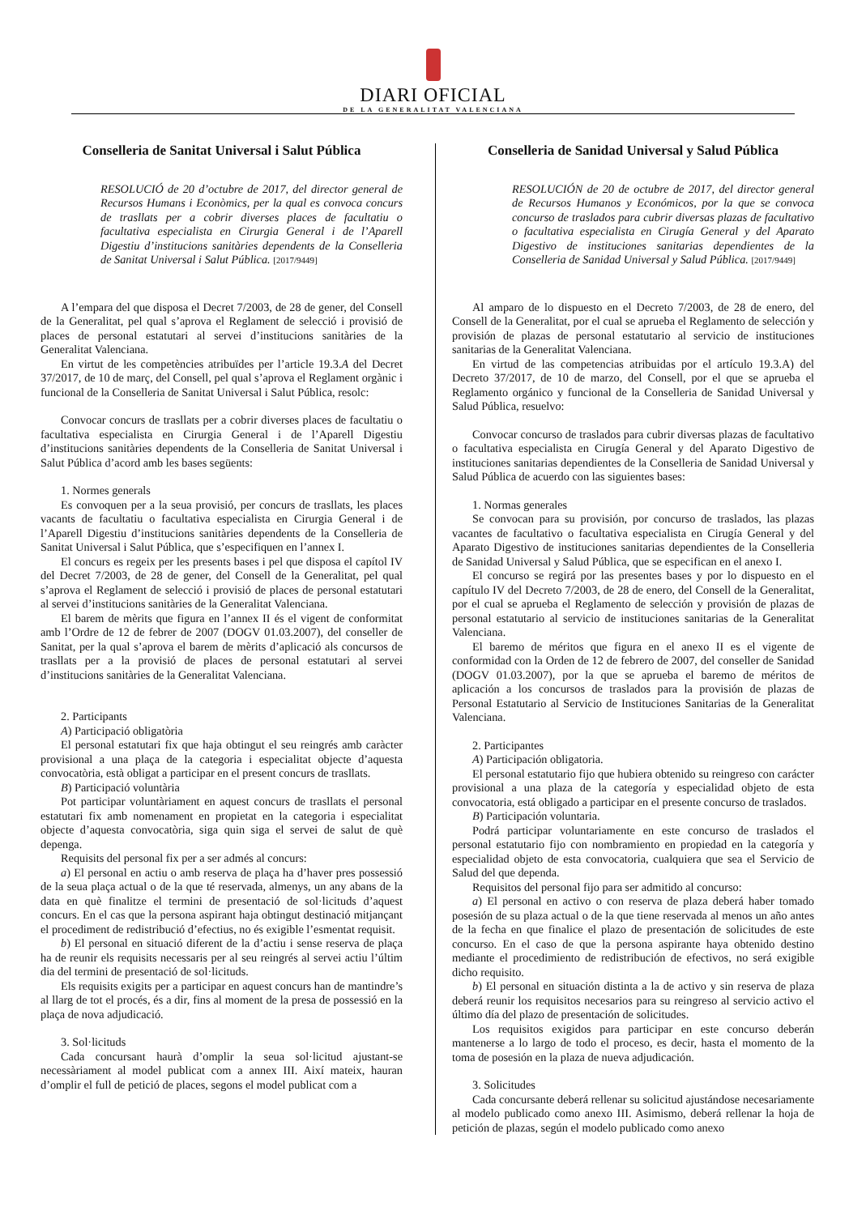DIARI OFICIAL
DE LA GENERALITAT VALENCIANA
Conselleria de Sanitat Universal i Salut Pública
RESOLUCIÓ de 20 d’octubre de 2017, del director general de Recursos Humans i Econòmics, per la qual es convoca concurs de trasllats per a cobrir diverses places de facultatiu o facultativa especialista en Cirurgia General i de l’Aparell Digestiu d’institucions sanitàries dependents de la Conselleria de Sanitat Universal i Salut Pública. [2017/9449]
A l’empara del que disposa el Decret 7/2003, de 28 de gener, del Consell de la Generalitat, pel qual s’aprova el Reglament de selecció i provisió de places de personal estatutari al servei d’institucions sanitàries de la Generalitat Valenciana.
En virtut de les competències atribuïdes per l’article 19.3.A del Decret 37/2017, de 10 de març, del Consell, pel qual s’aprova el Reglament orgànic i funcional de la Conselleria de Sanitat Universal i Salut Pública, resolc:
Convocar concurs de trasllats per a cobrir diverses places de facultatiu o facultativa especialista en Cirurgia General i de l’Aparell Digestiu d’institucions sanitàries dependents de la Conselleria de Sanitat Universal i Salut Pública d’acord amb les bases següents:
1. Normes generals
Es convoquen per a la seua provisió, per concurs de trasllats, les places vacants de facultatiu o facultativa especialista en Cirurgia General i de l’Aparell Digestiu d’institucions sanitàries dependents de la Conselleria de Sanitat Universal i Salut Pública, que s’especifiquen en l’annex I.
El concurs es regeix per les presents bases i pel que disposa el capítol IV del Decret 7/2003, de 28 de gener, del Consell de la Generalitat, pel qual s’aprova el Reglament de selecció i provisió de places de personal estatutari al servei d’institucions sanitàries de la Generalitat Valenciana.
El barem de mèrits que figura en l’annex II és el vigent de conformitat amb l’Ordre de 12 de febrer de 2007 (DOGV 01.03.2007), del conseller de Sanitat, per la qual s’aprova el barem de mèrits d’aplicació als concursos de trasllats per a la provisió de places de personal estatutari al servei d’institucions sanitàries de la Generalitat Valenciana.
2. Participants
A) Participació obligatòria
El personal estatutari fix que haja obtingut el seu reingrés amb caràcter provisional a una plaça de la categoria i especialitat objecte d’aquesta convocatòria, està obligat a participar en el present concurs de trasllats.
B) Participació voluntària
Pot participar voluntàriament en aquest concurs de trasllats el personal estatutari fix amb nomenament en propietat en la categoria i especialitat objecte d’aquesta convocatòria, siga quin siga el servei de salut de què depenga.
Requisits del personal fix per a ser admés al concurs:
a) El personal en actiu o amb reserva de plaça ha d’haver pres possessió de la seua plaça actual o de la que té reservada, almenys, un any abans de la data en què finalitze el termini de presentació de sol·licituds d’aquest concurs. En el cas que la persona aspirant haja obtingut destinació mitjançant el procediment de redistribució d’efectius, no és exigible l’esmentat requisit.
b) El personal en situació diferent de la d’actiu i sense reserva de plaça ha de reunir els requisits necessaris per al seu reingrés al servei actiu l’últim dia del termini de presentació de sol·licituds.
Els requisits exigits per a participar en aquest concurs han de mantindre’s al llarg de tot el procés, és a dir, fins al moment de la presa de possessió en la plaça de nova adjudicació.
3. Sol·licituds
Cada concursant haurà d’omplir la seua sol·licitud ajustant-se necessàriament al model publicat com a annex III. Així mateix, hauran d’omplir el full de petició de places, segons el model publicat com a
Conselleria de Sanidad Universal y Salud Pública
RESOLUCIÓN de 20 de octubre de 2017, del director general de Recursos Humanos y Económicos, por la que se convoca concurso de traslados para cubrir diversas plazas de facultativo o facultativa especialista en Cirugía General y del Aparato Digestivo de instituciones sanitarias dependientes de la Conselleria de Sanidad Universal y Salud Pública. [2017/9449]
Al amparo de lo dispuesto en el Decreto 7/2003, de 28 de enero, del Consell de la Generalitat, por el cual se aprueba el Reglamento de selección y provisión de plazas de personal estatutario al servicio de instituciones sanitarias de la Generalitat Valenciana.
En virtud de las competencias atribuidas por el artículo 19.3.A) del Decreto 37/2017, de 10 de marzo, del Consell, por el que se aprueba el Reglamento orgánico y funcional de la Conselleria de Sanidad Universal y Salud Pública, resuelvo:
Convocar concurso de traslados para cubrir diversas plazas de facultativo o facultativa especialista en Cirugía General y del Aparato Digestivo de instituciones sanitarias dependientes de la Conselleria de Sanidad Universal y Salud Pública de acuerdo con las siguientes bases:
1. Normas generales
Se convocan para su provisión, por concurso de traslados, las plazas vacantes de facultativo o facultativa especialista en Cirugía General y del Aparato Digestivo de instituciones sanitarias dependientes de la Conselleria de Sanidad Universal y Salud Pública, que se especifican en el anexo I.
El concurso se regirá por las presentes bases y por lo dispuesto en el capítulo IV del Decreto 7/2003, de 28 de enero, del Consell de la Generalitat, por el cual se aprueba el Reglamento de selección y provisión de plazas de personal estatutario al servicio de instituciones sanitarias de la Generalitat Valenciana.
El baremo de méritos que figura en el anexo II es el vigente de conformidad con la Orden de 12 de febrero de 2007, del conseller de Sanidad (DOGV 01.03.2007), por la que se aprueba el baremo de méritos de aplicación a los concursos de traslados para la provisión de plazas de Personal Estatutario al Servicio de Instituciones Sanitarias de la Generalitat Valenciana.
2. Participantes
A) Participación obligatoria.
El personal estatutario fijo que hubiera obtenido su reingreso con carácter provisional a una plaza de la categoría y especialidad objeto de esta convocatoria, está obligado a participar en el presente concurso de traslados.
B) Participación voluntaria.
Podrá participar voluntariamente en este concurso de traslados el personal estatutario fijo con nombramiento en propiedad en la categoría y especialidad objeto de esta convocatoria, cualquiera que sea el Servicio de Salud del que dependa.
Requisitos del personal fijo para ser admitido al concurso:
a) El personal en activo o con reserva de plaza deberá haber tomado posesión de su plaza actual o de la que tiene reservada al menos un año antes de la fecha en que finalice el plazo de presentación de solicitudes de este concurso. En el caso de que la persona aspirante haya obtenido destino mediante el procedimiento de redistribución de efectivos, no será exigible dicho requisito.
b) El personal en situación distinta a la de activo y sin reserva de plaza deberá reunir los requisitos necesarios para su reingreso al servicio activo el último día del plazo de presentación de solicitudes.
Los requisitos exigidos para participar en este concurso deberán mantenerse a lo largo de todo el proceso, es decir, hasta el momento de la toma de posesión en la plaza de nueva adjudicación.
3. Solicitudes
Cada concursante deberá rellenar su solicitud ajustándose necesariamente al modelo publicado como anexo III. Asimismo, deberá rellenar la hoja de petición de plazas, según el modelo publicado como anexo